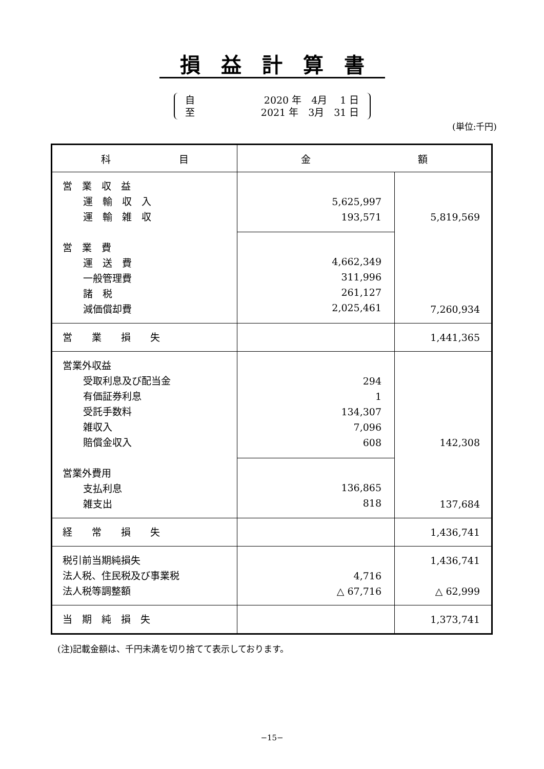損益計算書
自 2020 年　4月　 1 日
至 2021 年　3月　31 日
(単位:千円)
| 科 目 | 金 額 | |
| --- | --- | --- |
| 営 業 収 益 運 輸 収 入 運 輸 雑 収 営 業 費 運 送 費 一般管理費 諸 税 減価償却費 | 5,625,997 193,571 | 5,819,569 7,260,934 |
| | 4,662,349 311,996 261,127 2,025,461 | |
| 営 業 損 失 | | 1,441,365 |
| 営業外収益 受取利息及び配当金 有価証券利息 受託手数料 雑収入 賠償金収入 営業外費用 支払利息 雑支出 | 294 1 134,307 7,096 608 | 142,308 137,684 |
| | 136,865 818 | |
| 経 常 損 失 | | 1,436,741 |
| 税引前当期純損失 法人税、住民税及び事業税 法人税等調整額 | 4,716 △ 67,716 | 1,436,741 △ 62,999 |
| 当 期 純 損 失 | | 1,373,741 |
(注)記載金額は、千円未満を切り捨てて表示しております。
−15−